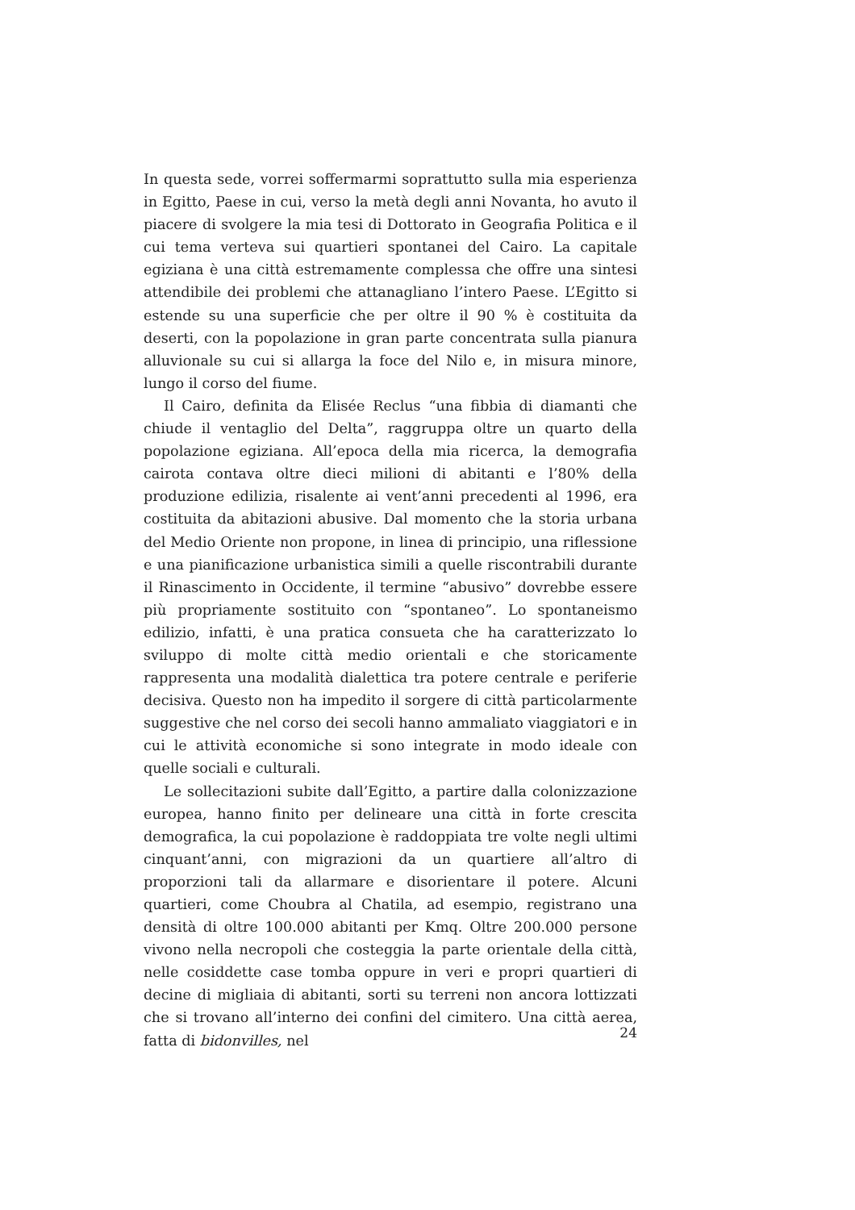In questa sede, vorrei soffermarmi soprattutto sulla mia esperienza in Egitto, Paese in cui, verso la metà degli anni Novanta, ho avuto il piacere di svolgere la mia tesi di Dottorato in Geografia Politica e il cui tema verteva sui quartieri spontanei del Cairo. La capitale egiziana è una città estremamente complessa che offre una sintesi attendibile dei problemi che attanagliano l’intero Paese. L’Egitto si estende su una superficie che per oltre il 90 % è costituita da deserti, con la popolazione in gran parte concentrata sulla pianura alluvionale su cui si allarga la foce del Nilo e, in misura minore, lungo il corso del fiume.
Il Cairo, definita da Elisée Reclus “una fibbia di diamanti che chiude il ventaglio del Delta”, raggruppa oltre un quarto della popolazione egiziana. All’epoca della mia ricerca, la demografia cairota contava oltre dieci milioni di abitanti e l’80% della produzione edilizia, risalente ai vent’anni precedenti al 1996, era costituita da abitazioni abusive. Dal momento che la storia urbana del Medio Oriente non propone, in linea di principio, una riflessione e una pianificazione urbanistica simili a quelle riscontrabili durante il Rinascimento in Occidente, il termine “abusivo” dovrebbe essere più propriamente sostituito con “spontaneo”. Lo spontaneismo edilizio, infatti, è una pratica consueta che ha caratterizzato lo sviluppo di molte città medio orientali e che storicamente rappresenta una modalità dialettica tra potere centrale e periferie decisiva. Questo non ha impedito il sorgere di città particolarmente suggestive che nel corso dei secoli hanno ammaliato viaggiatori e in cui le attività economiche si sono integrate in modo ideale con quelle sociali e culturali.
Le sollecitazioni subite dall’Egitto, a partire dalla colonizzazione europea, hanno finito per delineare una città in forte crescita demografica, la cui popolazione è raddoppiata tre volte negli ultimi cinquant’anni, con migrazioni da un quartiere all’altro di proporzioni tali da allarmare e disorientare il potere. Alcuni quartieri, come Choubra al Chatila, ad esempio, registrano una densità di oltre 100.000 abitanti per Kmq. Oltre 200.000 persone vivono nella necropoli che costeggia la parte orientale della città, nelle cosiddette case tomba oppure in veri e propri quartieri di decine di migliaia di abitanti, sorti su terreni non ancora lottizzati che si trovano all’interno dei confini del cimitero. Una città aerea, fatta di bidonvilles, nel
24